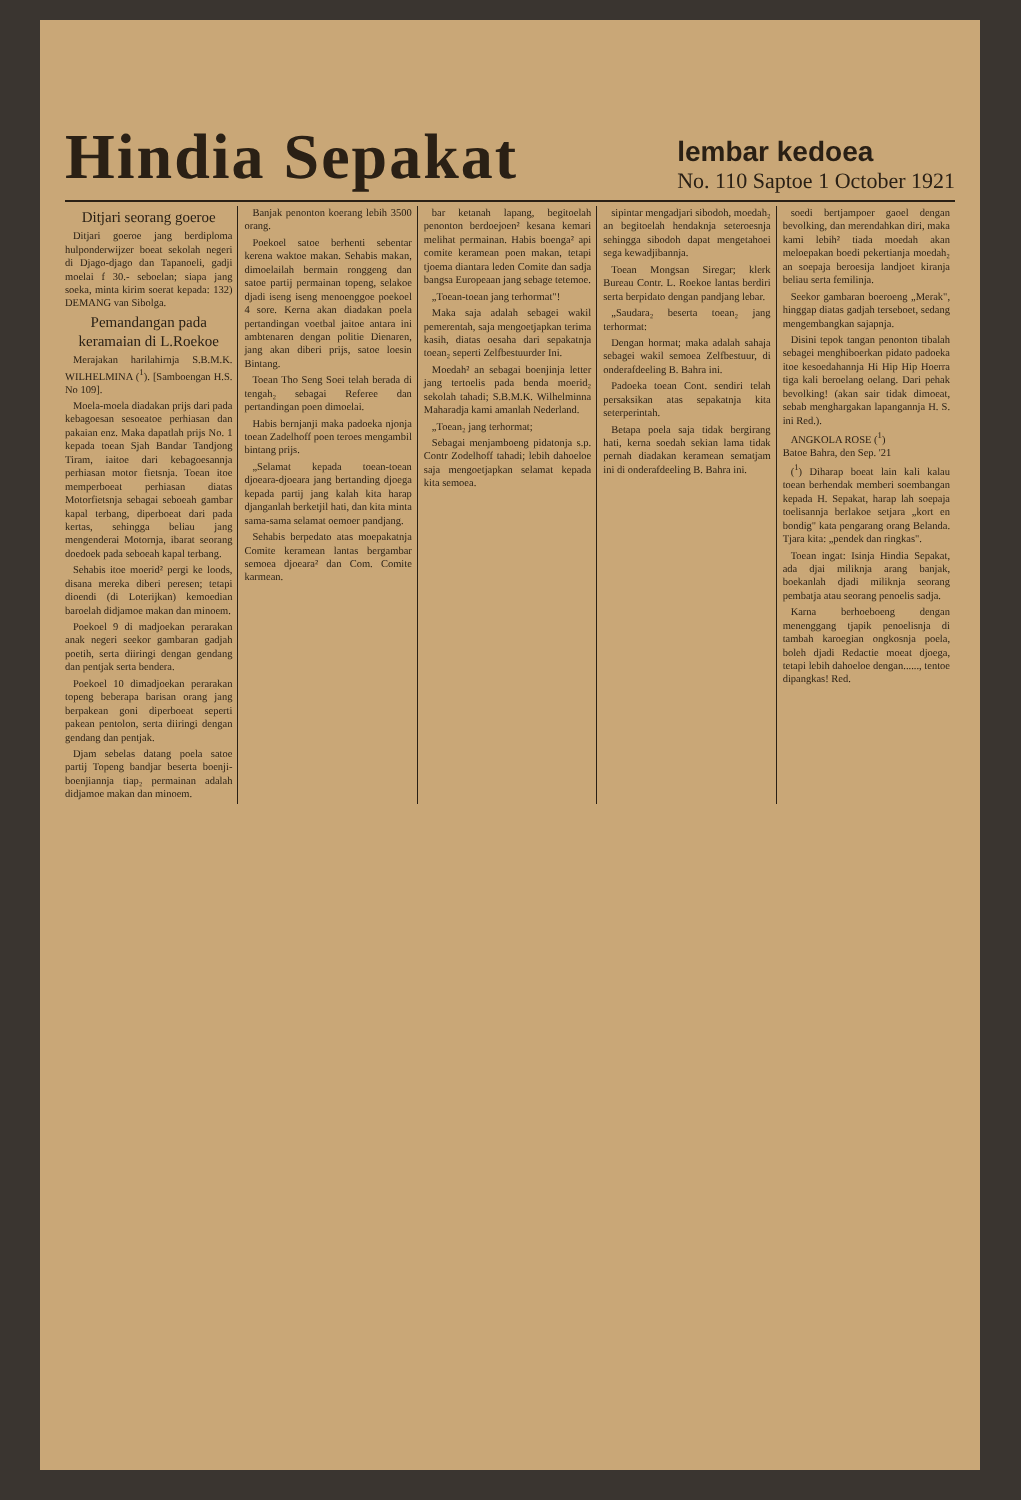Hindia Sepakat
lembar kedoea
No. 110 Saptoe 1 October 1921
Ditjari seorang goeroe
Ditjari goeroe jang berdiploma hulponderwijzer boeat sekolah negeri di Djago-djago dan Tapanoeli, gadji moelai f 30.- seboelan; siapa jang soeka, minta kirim soerat kepada: 132) DEMANG van Sibolga.
Pemandangan pada keramaian di L.Roekoe
Merajakan harilahirnja S.B.M.K. WILHELMINA (<sup>1</sup>). [Samboengan H.S. No 109].
Moela-moela diadakan prijs dari pada kebagoesan sesoeatoe perhiasan dan pakaian enz. Maka dapatlah prijs No. 1 kepada toean Sjah Bandar Tandjong Tiram, iaitoe dari kebagoesannja perhiasan motor fietsnja. Toean itoe memperboeat perhiasan diatas Motorfietsnja sebagai seboeah gambar kapal terbang, diperboeat dari pada kertas, sehingga beliau jang mengenderai Motornja, ibarat seorang doedoek pada seboeah kapal terbang.
Sehabis itoe moerid² pergi ke loods, disana mereka diberi peresen; tetapi dioendi (di Loterijkan) kemoedian baroelah didjamoe makan dan minoem.
Poekoel 9 di madjoekan perarakan anak negeri seekor gambaran gadjah poetih, serta diiringi dengan gendang dan pentjak serta bendera.
Poekoel 10 dimadjoekan perarakan topeng beberapa barisan orang jang berpakean goni diperboeat seperti pakean pentolon, serta diiringi dengan gendang dan pentjak.
Djam sebelas datang poela satoe partij Topeng bandjar beserta boenji-boenjiannja tiap₂ permainan adalah didjamoe makan dan minoem.
Banjak penonton koerang lebih 3500 orang.
Poekoel satoe berhenti sebentar kerena waktoe makan. Sehabis makan, dimoelailah bermain ronggeng dan satoe partij permainan topeng, selakoe djadi iseng iseng menoenggoe poekoel 4 sore. Kerna akan diadakan poela pertandingan voetbal jaitoe antara ini ambtenaren dengan politie Dienaren, jang akan diberi prijs, satoe loesin Bintang.
Toean Tho Seng Soei telah berada di tengah₂ sebagai Referee dan pertandingan poen dimoelai.
Habis bernjanji maka padoeka njonja toean Zadelhoff poen teroes mengambil bintang prijs.
„Selamat kepada toean-toean djoeara-djoeara jang bertanding djoega kepada partij jang kalah kita harap djanganlah berketjil hati, dan kita minta sama-sama selamat oemoer pandjang.
Sehabis berpedato atas moepakatnja Comite keramean lantas bergambar semoea djoeara² dan Com. Comite karmean.
bar ketanah lapang, begitoelah penonton berdoejoen² kesana kemari melihat permainan. Habis boenga² api comite keramean poen makan, tetapi tjoema diantara leden Comite dan sadja bangsa Europeaan jang sebage tetemoe.
„Toean-toean jang terhormat"!
Maka saja adalah sebagei wakil pemerentah, saja mengoetjapkan terima kasih, diatas oesaha dari sepakatnja toean₂ seperti Zelfbestuurder Ini.
Moedah² an sebagai boenjinja letter jang tertoelis pada benda moerid₂ sekolah tahadi; S.B.M.K. Wilhelminna Maharadja kami amanlah Nederland.
„Toean₂ jang terhormat;
Sebagai menjamboeng pidatonja s.p. Contr Zodelhoff tahadi; lebih dahoeloe saja mengoetjapkan selamat kepada kita semoea.
sipintar mengadjari sibodoh, moedah₂ an begitoelah hendaknja seteroesnja sehingga sibodoh dapat mengetahoei sega kewadjibannja.
Toean Mongsan Siregar; klerk Bureau Contr. L. Roekoe lantas berdiri serta berpidato dengan pandjang lebar.
„Saudara₂ beserta toean₂ jang terhormat:
Dengan hormat; maka adalah sahaja sebagei wakil semoea Zelfbestuur, di onderafdeeling B. Bahra ini.
Padoeka toean Cont. sendiri telah persaksikan atas sepakatnja kita seterperintah.
Betapa poela saja tidak bergirang hati, kerna soedah sekian lama tidak pernah diadakan keramean sematjam ini di onderafdeeling B. Bahra ini.
soedi bertjampoer gaoel dengan bevolking, dan merendahkan diri, maka kami lebih² tiada moedah akan meloepakan boedi pekertianja moedah₂ an soepaja beroesija landjoet kiranja beliau serta femilinja.
Seekor gambaran boeroeng „Merak", hinggap diatas gadjah terseboet, sedang mengembangkan sajapnja.
Disini tepok tangan penonton tibalah sebagei menghiboerkan pidato padoeka itoe kesoedahannja Hi Hip Hip Hoerra tiga kali beroelang oelang. Dari pehak bevolking! (akan sair tidak dimoeat, sebab menghargakan lapangannja H. S. ini Red.).
ANGKOLA ROSE (<sup>1</sup>)
Batoe Bahra, den Sep. '21
(<sup>1</sup>) Diharap boeat lain kali kalau toean berhendak memberi soembangan kepada H. Sepakat, harap lah soepaja toelisannja berlakoe setjara „kort en bondig" kata pengarang orang Belanda. Tjara kita: „pendek dan ringkas".
Toean ingat: Isinja Hindia Sepakat, ada djai miliknja arang banjak, boekanlah djadi miliknja seorang pembatja atau seorang penoelis sadja.
Karna berhoeboeng dengan menenggang tjapik penoelisnja di tambah karoegian ongkosnja poela, boleh djadi Redactie moeat djoega, tetapi lebih dahoeloe dengan......, tentoe dipangkas! Red.